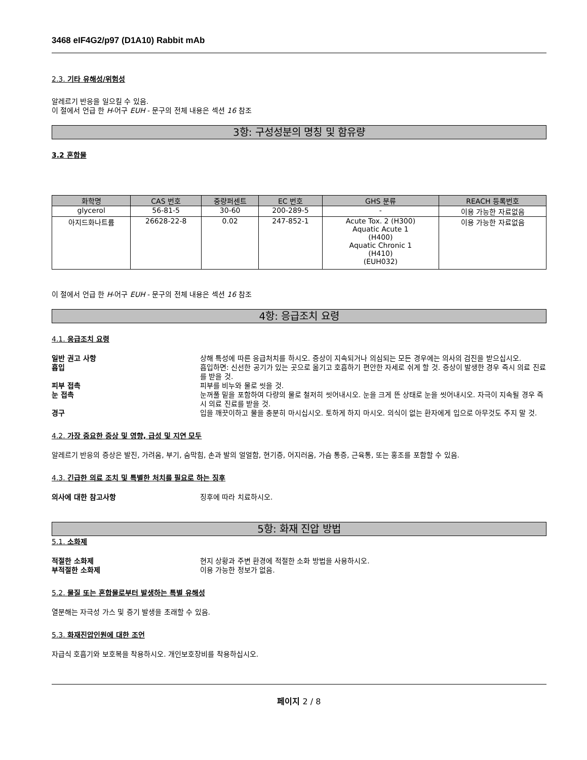3468 eIF4G2/p97 (D1A10) Rabbit mAb
2.3. 기타 유해성/위험성
알레르기 반응을 일으킬 수 있음.
이 절에서 언급 한 H-어구 EUH - 문구의 전체 내용은 섹션 16 참조
3항: 구성성분의 명칭 및 함유량
3.2 혼합물
| 화학명 | CAS 번호 | 중량퍼센트 | EC 번호 | GHS 분류 | REACH 등록번호 |
| --- | --- | --- | --- | --- | --- |
| glycerol | 56-81-5 | 30-60 | 200-289-5 | - | 이용 가능한 자료없음 |
| 아지드화나트륨 | 26628-22-8 | 0.02 | 247-852-1 | Acute Tox. 2 (H300) Aquatic Acute 1 (H400) Aquatic Chronic 1 (H410) (EUH032) | 이용 가능한 자료없음 |
이 절에서 언급 한 H-어구 EUH - 문구의 전체 내용은 섹션 16 참조
4항: 응급조치 요령
4.1. 응급조치 요령
일반 권고 사항 상해 특성에 따른 응급처치를 하시오. 증상이 지속되거나 의심되는 모든 경우에는 의사의 검진을 받으십시오.
흡입 흡입하면: 신선한 공기가 있는 곳으로 옮기고 호흡하기 편안한 자세로 쉬게 할 것. 증상이 발생한 경우 즉시 의료 진료를 받을 것.
피부 접촉 피부를 비누와 물로 씻을 것.
눈 접촉 눈꺼풀 밑을 포함하여 다량의 물로 철저히 씻어내시오. 눈을 크게 뜬 상태로 눈을 씻어내시오. 자극이 지속될 경우 즉시 의료 진료를 받을 것.
경구 입을 깨끗이하고 물을 충분히 마시십시오. 토하게 하지 마시오. 의식이 없는 환자에게 입으로 아무것도 주지 말 것.
4.2. 가장 중요한 증상 및 영향, 급성 및 지연 모두
알레르기 반응의 증상은 발진, 가려움, 부기, 숨막힘, 손과 발의 얼얼함, 현기증, 어지러움, 가슴 통증, 근육통, 또는 홍조를 포함할 수 있음.
4.3. 긴급한 의료 조치 및 특별한 처치를 필요로 하는 징후
의사에 대한 참고사항 징후에 따라 치료하시오.
5항: 화재 진압 방법
5.1. 소화제
적절한 소화제 현지 상황과 주변 환경에 적절한 소화 방법을 사용하시오.
부적절한 소화제 이용 가능한 정보가 없음.
5.2. 물질 또는 혼합물로부터 발생하는 특별 유해성
열분해는 자극성 가스 및 증기 발생을 초래할 수 있음.
5.3. 화재진압인원에 대한 조언
자급식 호흡기와 보호복을 착용하시오. 개인보호장비를 착용하십시오.
페이지 2 / 8